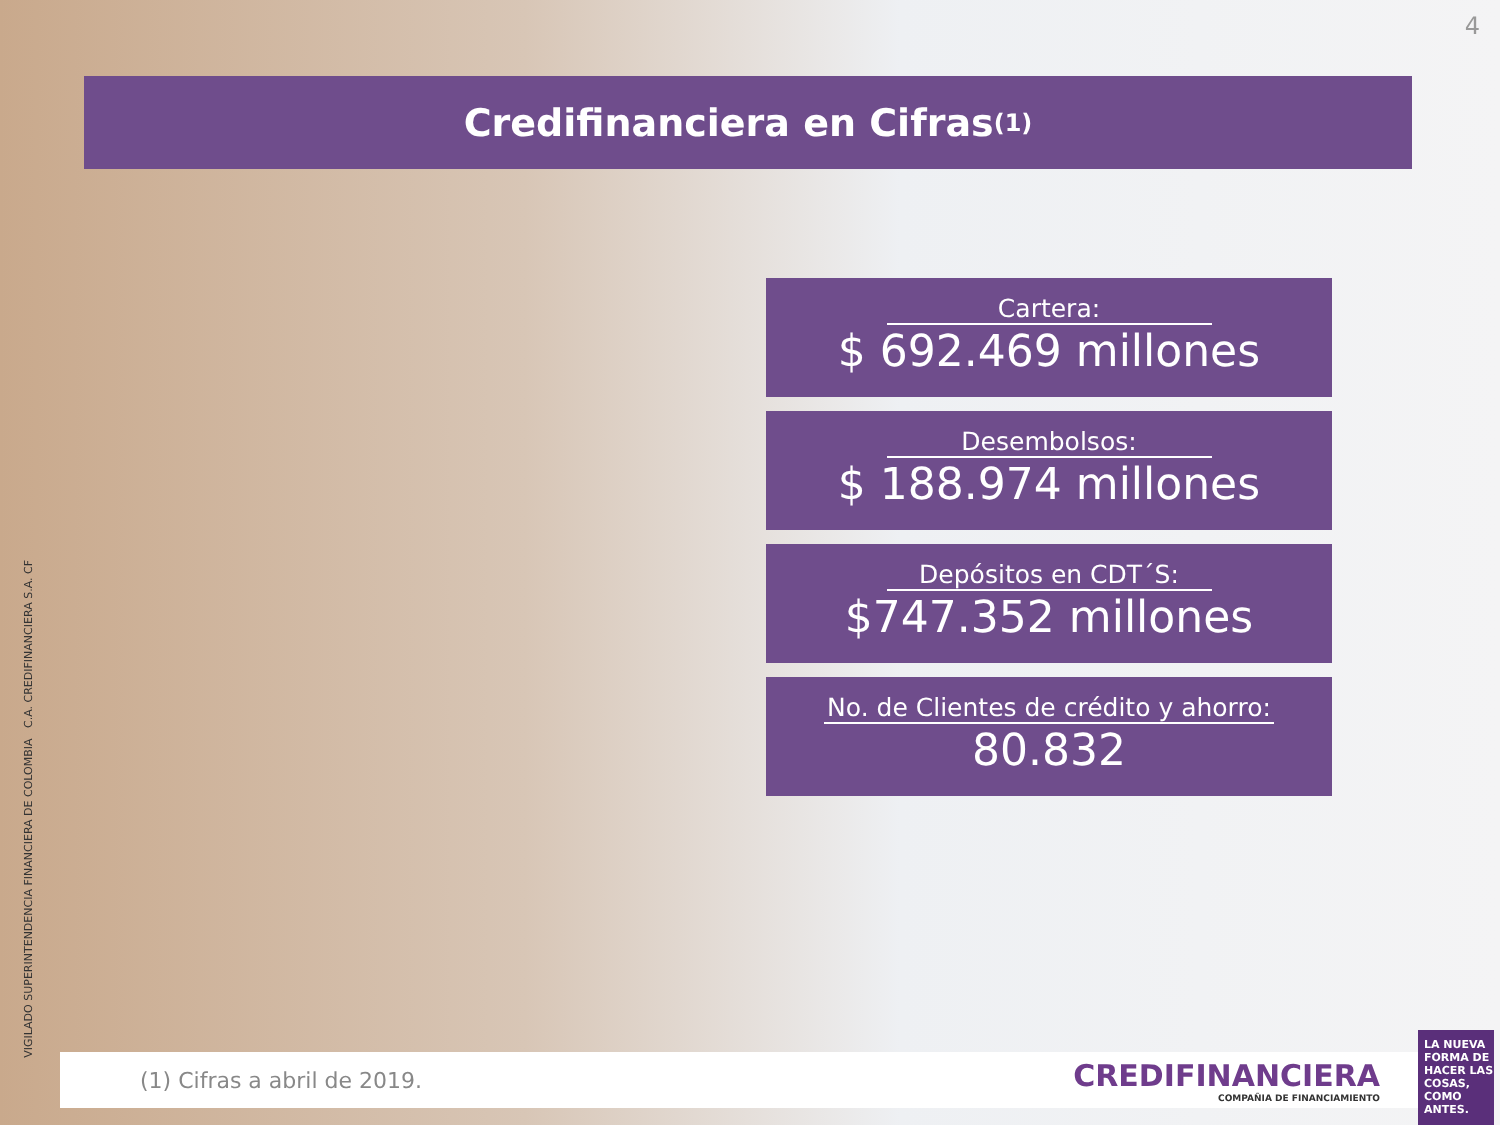4
Credifinanciera en Cifras <sup>(1)</sup>
Cartera:
$ 692.469 millones
Desembolsos:
$ 188.974 millones
Depósitos en CDT´S:
$747.352 millones
No. de Clientes de crédito y ahorro:
80.832
VIGILADO SUPERINTENDENCIA FINANCIERA DE COLOMBIA C.A. CREDIFINANCIERA S.A. CF
(1) Cifras a abril de 2019.
CREDIFINANCIERA
COMPAÑIA DE FINANCIAMIENTO
LA NUEVA FORMA DE HACER LAS COSAS, COMO ANTES.